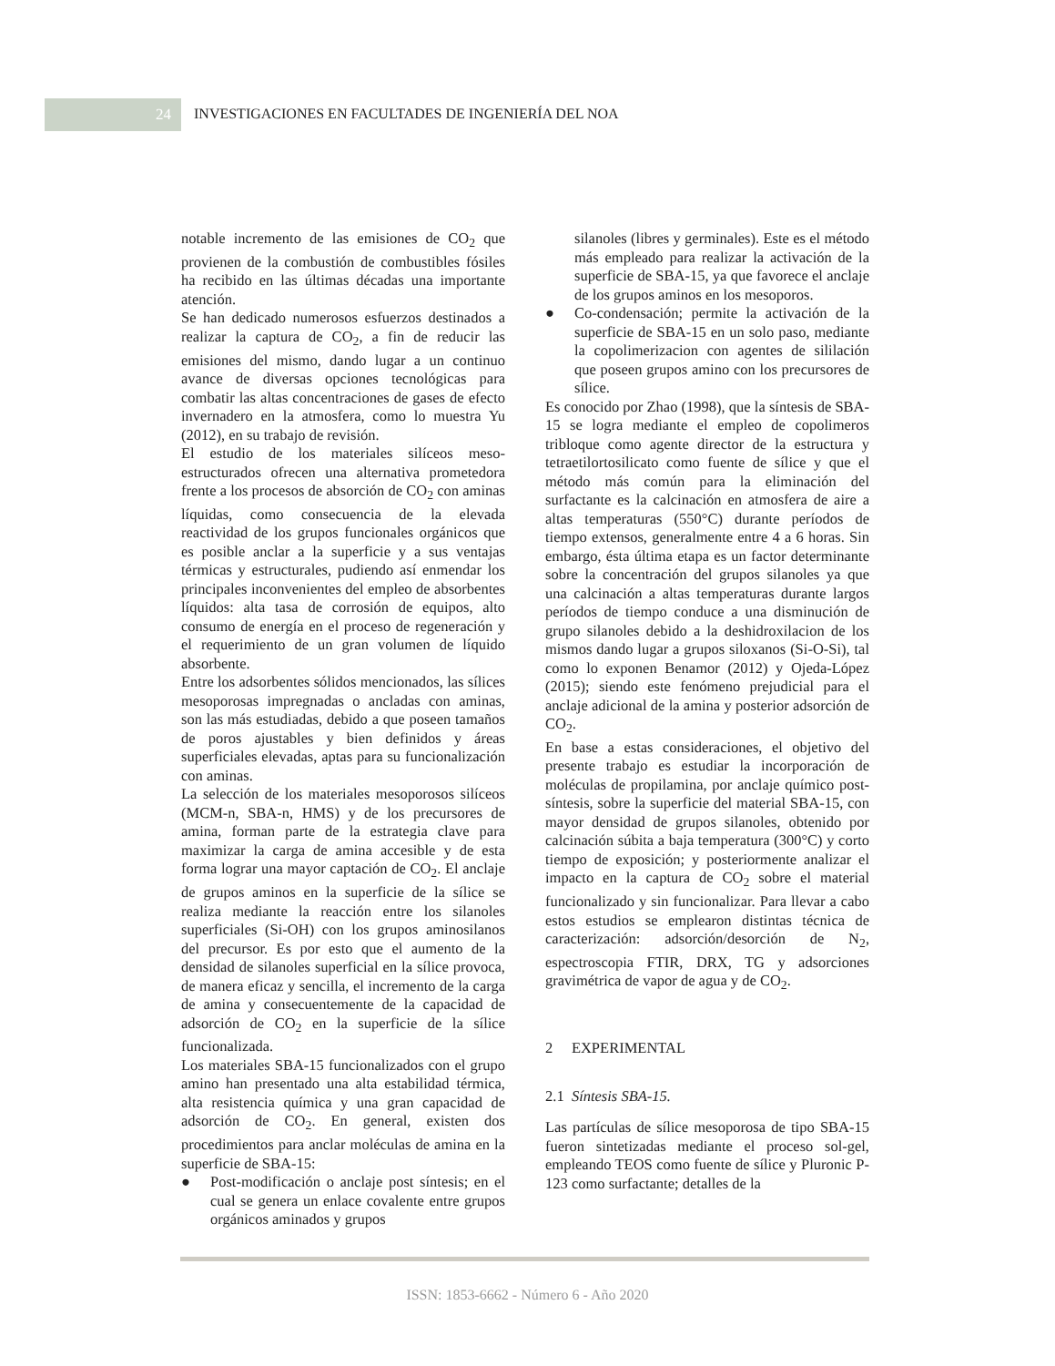24 INVESTIGACIONES EN FACULTADES DE INGENIERÍA DEL NOA
notable incremento de las emisiones de CO<sub>2</sub> que provienen de la combustión de combustibles fósiles ha recibido en las últimas décadas una importante atención.
Se han dedicado numerosos esfuerzos destinados a realizar la captura de CO<sub>2</sub>, a fin de reducir las emisiones del mismo, dando lugar a un continuo avance de diversas opciones tecnológicas para combatir las altas concentraciones de gases de efecto invernadero en la atmosfera, como lo muestra Yu (2012), en su trabajo de revisión.
El estudio de los materiales silíceos meso-estructurados ofrecen una alternativa prometedora frente a los procesos de absorción de CO<sub>2</sub> con aminas líquidas, como consecuencia de la elevada reactividad de los grupos funcionales orgánicos que es posible anclar a la superficie y a sus ventajas térmicas y estructurales, pudiendo así enmendar los principales inconvenientes del empleo de absorbentes líquidos: alta tasa de corrosión de equipos, alto consumo de energía en el proceso de regeneración y el requerimiento de un gran volumen de líquido absorbente.
Entre los adsorbentes sólidos mencionados, las sílices mesoporosas impregnadas o ancladas con aminas, son las más estudiadas, debido a que poseen tamaños de poros ajustables y bien definidos y áreas superficiales elevadas, aptas para su funcionalización con aminas.
La selección de los materiales mesoporosos silíceos (MCM-n, SBA-n, HMS) y de los precursores de amina, forman parte de la estrategia clave para maximizar la carga de amina accesible y de esta forma lograr una mayor captación de CO<sub>2</sub>. El anclaje de grupos aminos en la superficie de la sílice se realiza mediante la reacción entre los silanoles superficiales (Si-OH) con los grupos aminosilanos del precursor. Es por esto que el aumento de la densidad de silanoles superficial en la sílice provoca, de manera eficaz y sencilla, el incremento de la carga de amina y consecuentemente de la capacidad de adsorción de CO<sub>2</sub> en la superficie de la sílice funcionalizada.
Los materiales SBA-15 funcionalizados con el grupo amino han presentado una alta estabilidad térmica, alta resistencia química y una gran capacidad de adsorción de CO<sub>2</sub>. En general, existen dos procedimientos para anclar moléculas de amina en la superficie de SBA-15:
● Post-modificación o anclaje post síntesis; en el cual se genera un enlace covalente entre grupos orgánicos aminados y grupos
silanoles (libres y germinales). Este es el método más empleado para realizar la activación de la superficie de SBA-15, ya que favorece el anclaje de los grupos aminos en los mesoporos.
● Co-condensación; permite la activación de la superficie de SBA-15 en un solo paso, mediante la copolimerizacion con agentes de sililación que poseen grupos amino con los precursores de sílice.
Es conocido por Zhao (1998), que la síntesis de SBA-15 se logra mediante el empleo de copolimeros tribloque como agente director de la estructura y tetraetilortosilicato como fuente de sílice y que el método más común para la eliminación del surfactante es la calcinación en atmosfera de aire a altas temperaturas (550°C) durante períodos de tiempo extensos, generalmente entre 4 a 6 horas. Sin embargo, ésta última etapa es un factor determinante sobre la concentración del grupos silanoles ya que una calcinación a altas temperaturas durante largos períodos de tiempo conduce a una disminución de grupo silanoles debido a la deshidroxilacion de los mismos dando lugar a grupos siloxanos (Si-O-Si), tal como lo exponen Benamor (2012) y Ojeda-López (2015); siendo este fenómeno prejudicial para el anclaje adicional de la amina y posterior adsorción de CO<sub>2</sub>.
En base a estas consideraciones, el objetivo del presente trabajo es estudiar la incorporación de moléculas de propilamina, por anclaje químico post-síntesis, sobre la superficie del material SBA-15, con mayor densidad de grupos silanoles, obtenido por calcinación súbita a baja temperatura (300°C) y corto tiempo de exposición; y posteriormente analizar el impacto en la captura de CO<sub>2</sub> sobre el material funcionalizado y sin funcionalizar. Para llevar a cabo estos estudios se emplearon distintas técnica de caracterización: adsorción/desorción de N<sub>2</sub>, espectroscopia FTIR, DRX, TG y adsorciones gravimétrica de vapor de agua y de CO<sub>2</sub>.
2 EXPERIMENTAL
2.1 Síntesis SBA-15.
Las partículas de sílice mesoporosa de tipo SBA-15 fueron sintetizadas mediante el proceso sol-gel, empleando TEOS como fuente de sílice y Pluronic P-123 como surfactante; detalles de la
ISSN: 1853-6662 - Número 6 - Año 2020